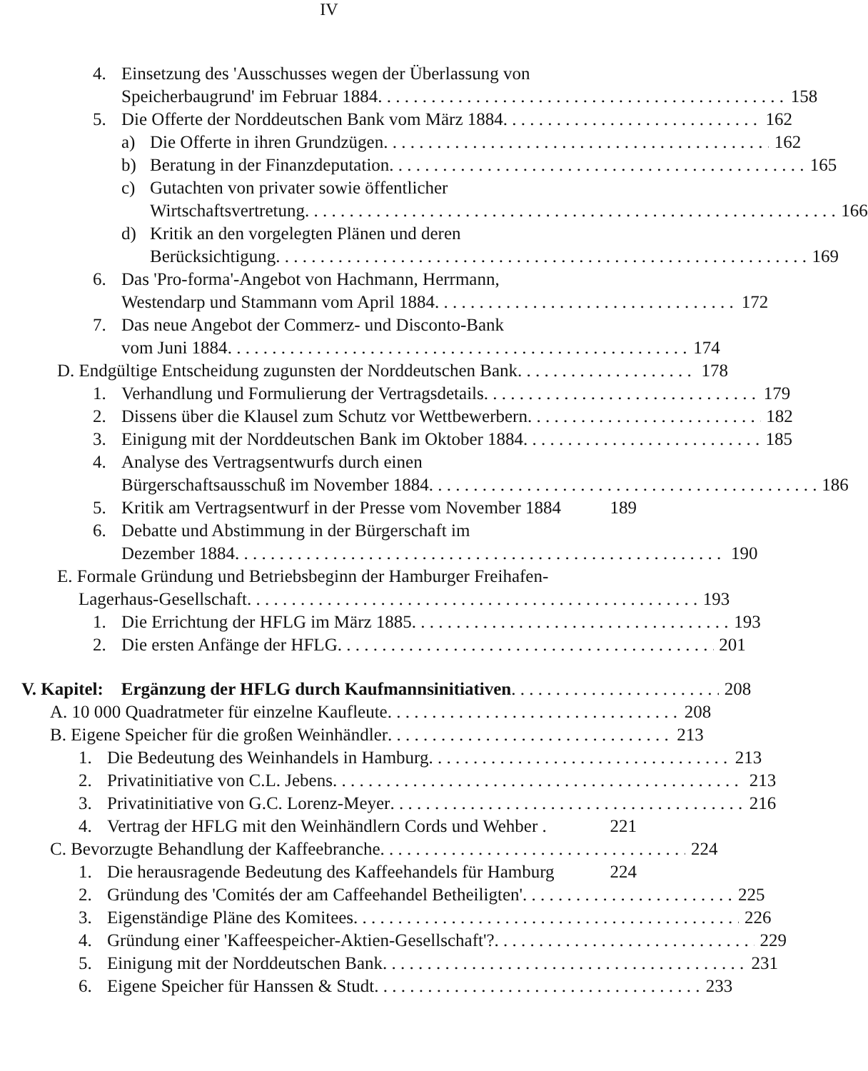IV
4. Einsetzung des 'Ausschusses wegen der Überlassung von
Speicherbaugrund' im Februar 1884 158
5. Die Offerte der Norddeutschen Bank vom März 1884 162
a) Die Offerte in ihren Grundzügen 162
b) Beratung in der Finanzdeputation 165
c) Gutachten von privater sowie öffentlicher
Wirtschaftsvertretung 166
d) Kritik an den vorgelegten Plänen und deren
Berücksichtigung 169
6. Das 'Pro-forma'-Angebot von Hachmann, Herrmann,
Westendarp und Stammann vom April 1884 172
7. Das neue Angebot der Commerz- und Disconto-Bank
vom Juni 1884 174
D. Endgültige Entscheidung zugunsten der Norddeutschen Bank 178
1. Verhandlung und Formulierung der Vertragsdetails 179
2. Dissens über die Klausel zum Schutz vor Wettbewerbern 182
3. Einigung mit der Norddeutschen Bank im Oktober 1884 185
4. Analyse des Vertragsentwurfs durch einen
Bürgerschaftsausschuß im November 1884 186
5. Kritik am Vertragsentwurf in der Presse vom November 1884 189
6. Debatte und Abstimmung in der Bürgerschaft im
Dezember 1884 190
E. Formale Gründung und Betriebsbeginn der Hamburger Freihafen-
Lagerhaus-Gesellschaft 193
1. Die Errichtung der HFLG im März 1885 193
2. Die ersten Anfänge der HFLG 201
V. Kapitel: Ergänzung der HFLG durch Kaufmannsinitiativen 208
A. 10 000 Quadratmeter für einzelne Kaufleute 208
B. Eigene Speicher für die großen Weinhändler 213
1. Die Bedeutung des Weinhandels in Hamburg 213
2. Privatinitiative von C.L. Jebens 213
3. Privatinitiative von G.C. Lorenz-Meyer 216
4. Vertrag der HFLG mit den Weinhändlern Cords und Wehber . 221
C. Bevorzugte Behandlung der Kaffeebranche 224
1. Die herausragende Bedeutung des Kaffeehandels für Hamburg 224
2. Gründung des 'Comités der am Caffeehandel Betheiligten' 225
3. Eigenständige Pläne des Komitees 226
4. Gründung einer 'Kaffeespeicher-Aktien-Gesellschaft'? 229
5. Einigung mit der Norddeutschen Bank 231
6. Eigene Speicher für Hanssen & Studt 233